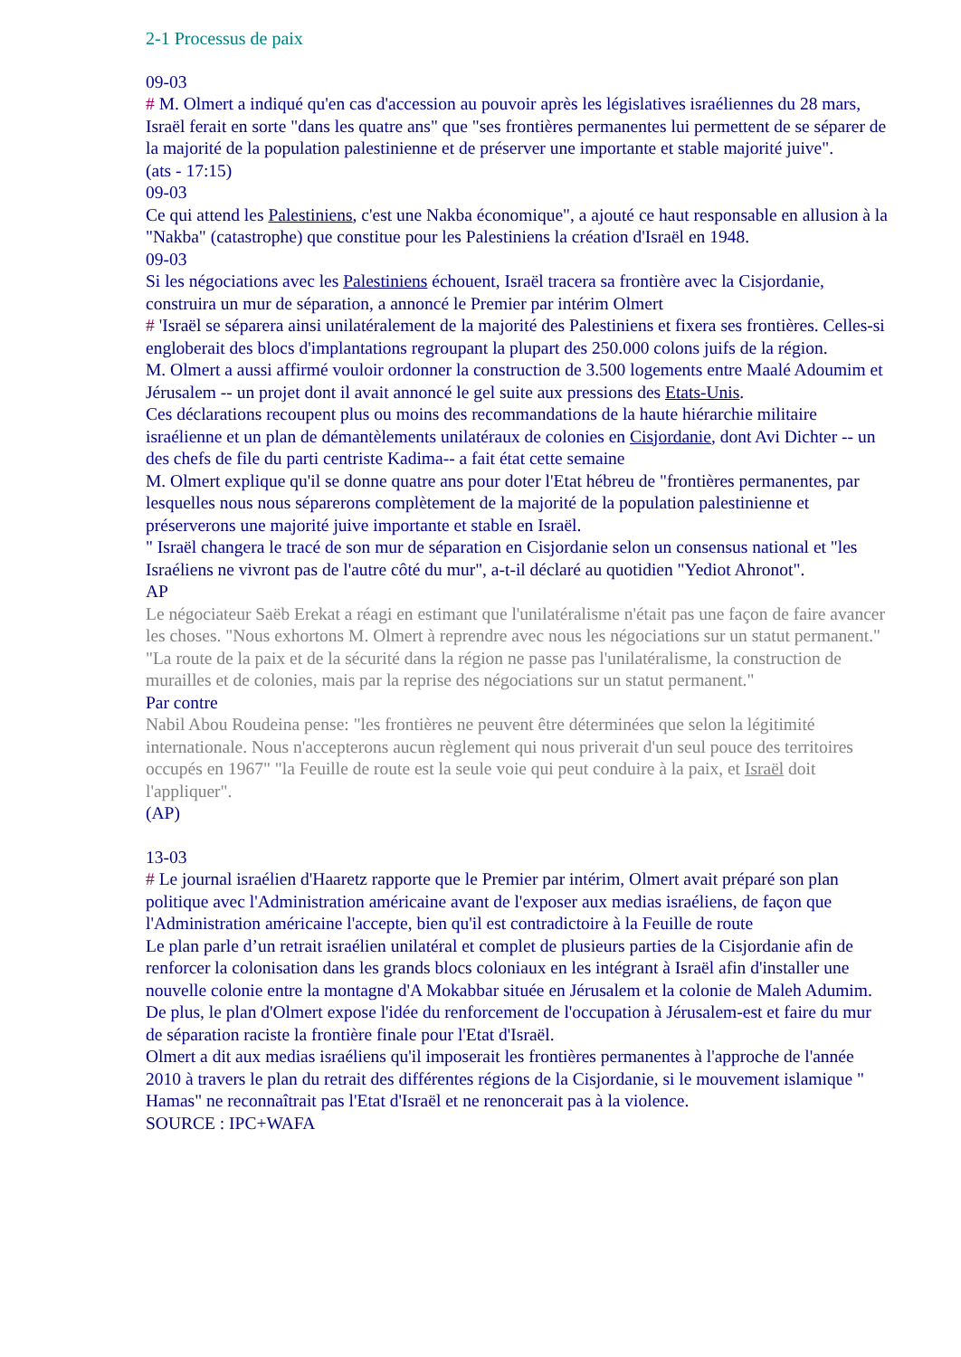2-1 Processus de paix
09-03
# M. Olmert a indiqué qu'en cas d'accession au pouvoir après les législatives israéliennes du 28 mars, Israël ferait en sorte "dans les quatre ans" que "ses frontières permanentes lui permettent de se séparer de la majorité de la population palestinienne et de préserver une importante et stable majorité juive".
(ats - 17:15)
09-03
Ce qui attend les Palestiniens, c'est une Nakba économique", a ajouté ce haut responsable en allusion à la "Nakba" (catastrophe) que constitue pour les Palestiniens la création d'Israël en 1948.
09-03
Si les négociations avec les Palestiniens échouent, Israël tracera sa frontière avec la Cisjordanie, construira un mur de séparation, a annoncé le Premier par intérim Olmert
# 'Israël se séparera ainsi unilatéralement de la majorité des Palestiniens et fixera ses frontières. Celles-si engloberait des blocs d'implantations regroupant la plupart des 250.000 colons juifs de la région.
M. Olmert a aussi affirmé vouloir ordonner la construction de 3.500 logements entre Maalé Adoumim et Jérusalem -- un projet dont il avait annoncé le gel suite aux pressions des Etats-Unis.
Ces déclarations recoupent plus ou moins des recommandations de la haute hiérarchie militaire israélienne et un plan de démantèlements unilatéraux de colonies en Cisjordanie, dont Avi Dichter -- un des chefs de file du parti centriste Kadima-- a fait état cette semaine
M. Olmert explique qu'il se donne quatre ans pour doter l'Etat hébreu de "frontières permanentes, par lesquelles nous nous séparerons complètement de la majorité de la population palestinienne et préserverons une majorité juive importante et stable en Israël.
" Israël changera le tracé de son mur de séparation en Cisjordanie selon un consensus national et "les Israéliens ne vivront pas de l'autre côté du mur", a-t-il déclaré au quotidien "Yediot Ahronot".
AP
Le négociateur Saëb Erekat a réagi en estimant que l'unilatéralisme n'était pas une façon de faire avancer les choses. "Nous exhortons M. Olmert à reprendre avec nous les négociations sur un statut permanent."
"La route de la paix et de la sécurité dans la région ne passe pas l'unilatéralisme, la construction de murailles et de colonies, mais par la reprise des négociations sur un statut permanent."
Par contre
Nabil Abou Roudeina pense: "les frontières ne peuvent être déterminées que selon la légitimité internationale. Nous n'accepterons aucun règlement qui nous priverait d'un seul pouce des territoires occupés en 1967" "la Feuille de route est la seule voie qui peut conduire à la paix, et Israël doit l'appliquer".
(AP)
13-03
# Le journal israélien d'Haaretz rapporte que le Premier par intérim, Olmert avait préparé son plan politique avec l'Administration américaine avant de l'exposer aux medias israéliens, de façon que l'Administration américaine l'accepte, bien qu'il est contradictoire à la Feuille de route
Le plan parle d’un retrait israélien unilatéral et complet de plusieurs parties de la Cisjordanie afin de renforcer la colonisation dans les grands blocs coloniaux en les intégrant à Israël afin d'installer une nouvelle colonie entre la montagne d'A Mokabbar située en Jérusalem et la colonie de Maleh Adumim.
De plus, le plan d'Olmert expose l'idée du renforcement de l'occupation à Jérusalem-est et faire du mur de séparation raciste la frontière finale pour l'Etat d'Israël.
Olmert a dit aux medias israéliens qu'il imposerait les frontières permanentes à l'approche de l'année 2010 à travers le plan du retrait des différentes régions de la Cisjordanie, si le mouvement islamique " Hamas" ne reconnaîtrait pas l'Etat d'Israël et ne renoncerait pas à la violence.
SOURCE : IPC+WAFA